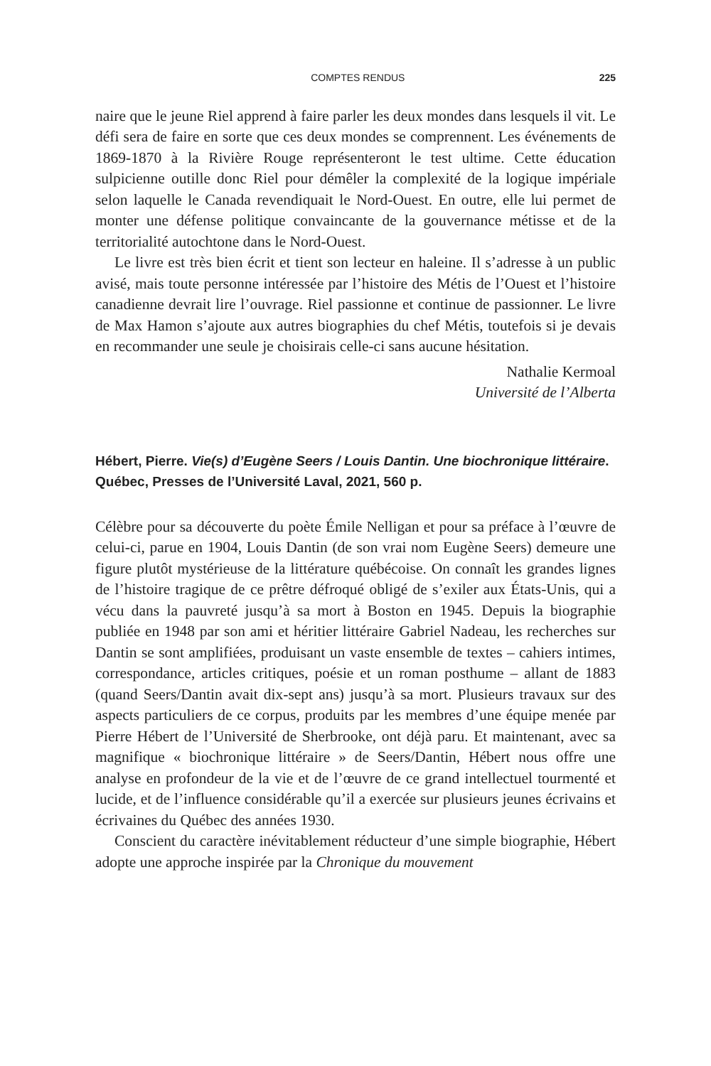COMPTES RENDUS 225
naire que le jeune Riel apprend à faire parler les deux mondes dans lesquels il vit. Le défi sera de faire en sorte que ces deux mondes se comprennent. Les événements de 1869-1870 à la Rivière Rouge représenteront le test ultime. Cette éducation sulpicienne outille donc Riel pour démêler la complexité de la logique impériale selon laquelle le Canada revendiquait le Nord-Ouest. En outre, elle lui permet de monter une défense politique convaincante de la gouvernance métisse et de la territorialité autochtone dans le Nord-Ouest.
Le livre est très bien écrit et tient son lecteur en haleine. Il s’adresse à un public avisé, mais toute personne intéressée par l’histoire des Métis de l’Ouest et l’histoire canadienne devrait lire l’ouvrage. Riel passionne et continue de passionner. Le livre de Max Hamon s’ajoute aux autres biographies du chef Métis, toutefois si je devais en recommander une seule je choisirais celle-ci sans aucune hésitation.
Nathalie Kermoal
Université de l’Alberta
Hébert, Pierre. Vie(s) d’Eugène Seers / Louis Dantin. Une biochronique littéraire. Québec, Presses de l’Université Laval, 2021, 560 p.
Célèbre pour sa découverte du poète Émile Nelligan et pour sa préface à l’œuvre de celui-ci, parue en 1904, Louis Dantin (de son vrai nom Eugène Seers) demeure une figure plutôt mystérieuse de la littérature québécoise. On connaît les grandes lignes de l’histoire tragique de ce prêtre défroqué obligé de s’exiler aux États-Unis, qui a vécu dans la pauvreté jusqu’à sa mort à Boston en 1945. Depuis la biographie publiée en 1948 par son ami et héritier littéraire Gabriel Nadeau, les recherches sur Dantin se sont amplifiées, produisant un vaste ensemble de textes – cahiers intimes, correspondance, articles critiques, poésie et un roman posthume – allant de 1883 (quand Seers/Dantin avait dix-sept ans) jusqu’à sa mort. Plusieurs travaux sur des aspects particuliers de ce corpus, produits par les membres d’une équipe menée par Pierre Hébert de l’Université de Sherbrooke, ont déjà paru. Et maintenant, avec sa magnifique « biochronique littéraire » de Seers/Dantin, Hébert nous offre une analyse en profondeur de la vie et de l’œuvre de ce grand intellectuel tourmenté et lucide, et de l’influence considérable qu’il a exercée sur plusieurs jeunes écrivains et écrivaines du Québec des années 1930.
Conscient du caractère inévitablement réducteur d’une simple biographie, Hébert adopte une approche inspirée par la Chronique du mouvement